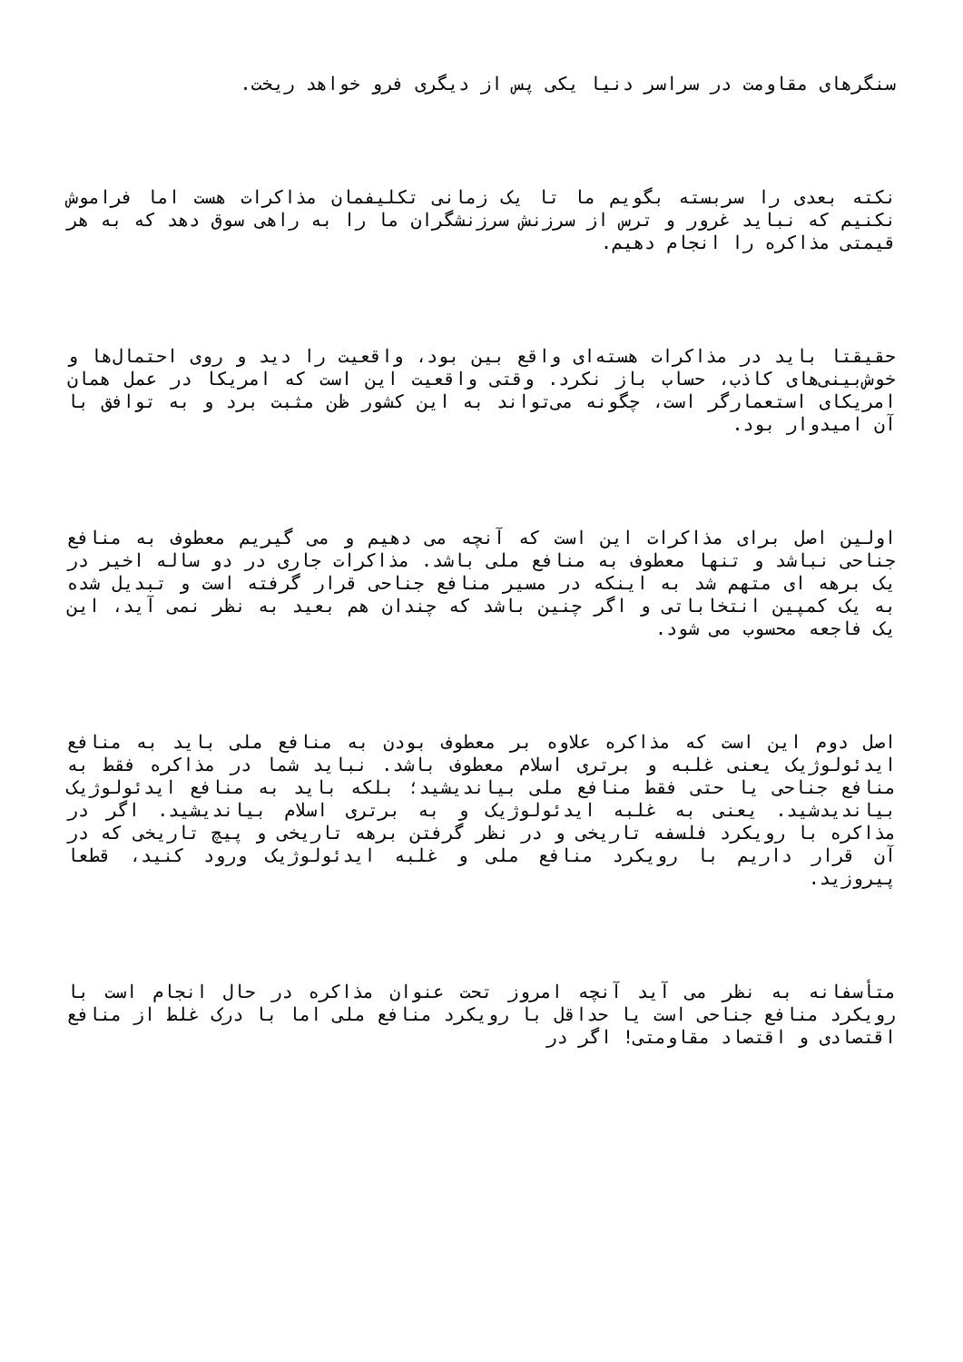سنگرهای مقاومت در سراسر دنیا یکی پس از دیگری فرو خواهد ریخت.
نکته بعدی را سربسته بگویم ما تا یک زمانی تکلیفمان مذاکرات هست اما فراموش نکنیم که نباید غرور و ترس از سرزنش سرزنشگران ما را به راهی سوق دهد که به هر قیمتی مذاکره را انجام دهیم.
حقیقتا باید در مذاکرات هسته‌ای واقع بین بود، واقعیت را دید و روی احتمال‌ها و خوش‌بینی‌های کاذب، حساب باز نکرد. وقتی واقعیت این است که امریکا در عمل همان امریکای استعمارگر است، چگونه می‌تواند به این کشور ظن مثبت برد و به توافق با آن امیدوار بود.
اولین اصل برای مذاکرات این است که آنچه می دهیم و می گیریم معطوف به منافع جناحی نباشد و تنها معطوف به منافع ملی باشد. مذاکرات جاری در دو ساله اخیر در یک برهه ای متهم شد به اینکه در مسیر منافع جناحی قرار گرفته است و تبدیل شده به یک کمپین انتخاباتی و اگر چنین باشد که چندان هم بعید به نظر نمی آید، این یک فاجعه محسوب می شود.
اصل دوم این است که مذاکره علاوه بر معطوف بودن به منافع ملی باید به منافع ایدئولوژیک یعنی غلبه و برتری اسلام معطوف باشد. نباید شما در مذاکره فقط به منافع جناحی یا حتی فقط منافع ملی بیاندیشید؛ بلکه باید به منافع ایدئولوژیک بیاندیدشید. یعنی به غلبه ایدئولوژیک و به برتری اسلام بیاندیشید. اگر در مذاکره با رویکرد فلسفه تاریخی و در نظر گرفتن برهه تاریخی و پیچ تاریخی که در آن قرار داریم با رویکرد منافع ملی و غلبه ایدئولوژیک ورود کنید، قطعا پیروزید.
متأسفانه به نظر می آید آنچه امروز تحت عنوان مذاکره در حال انجام است با رویکرد منافع جناحی است یا حداقل با رویکرد منافع ملی اما با درک غلط از منافع اقتصادی و اقتصاد مقاومتی! اگر در